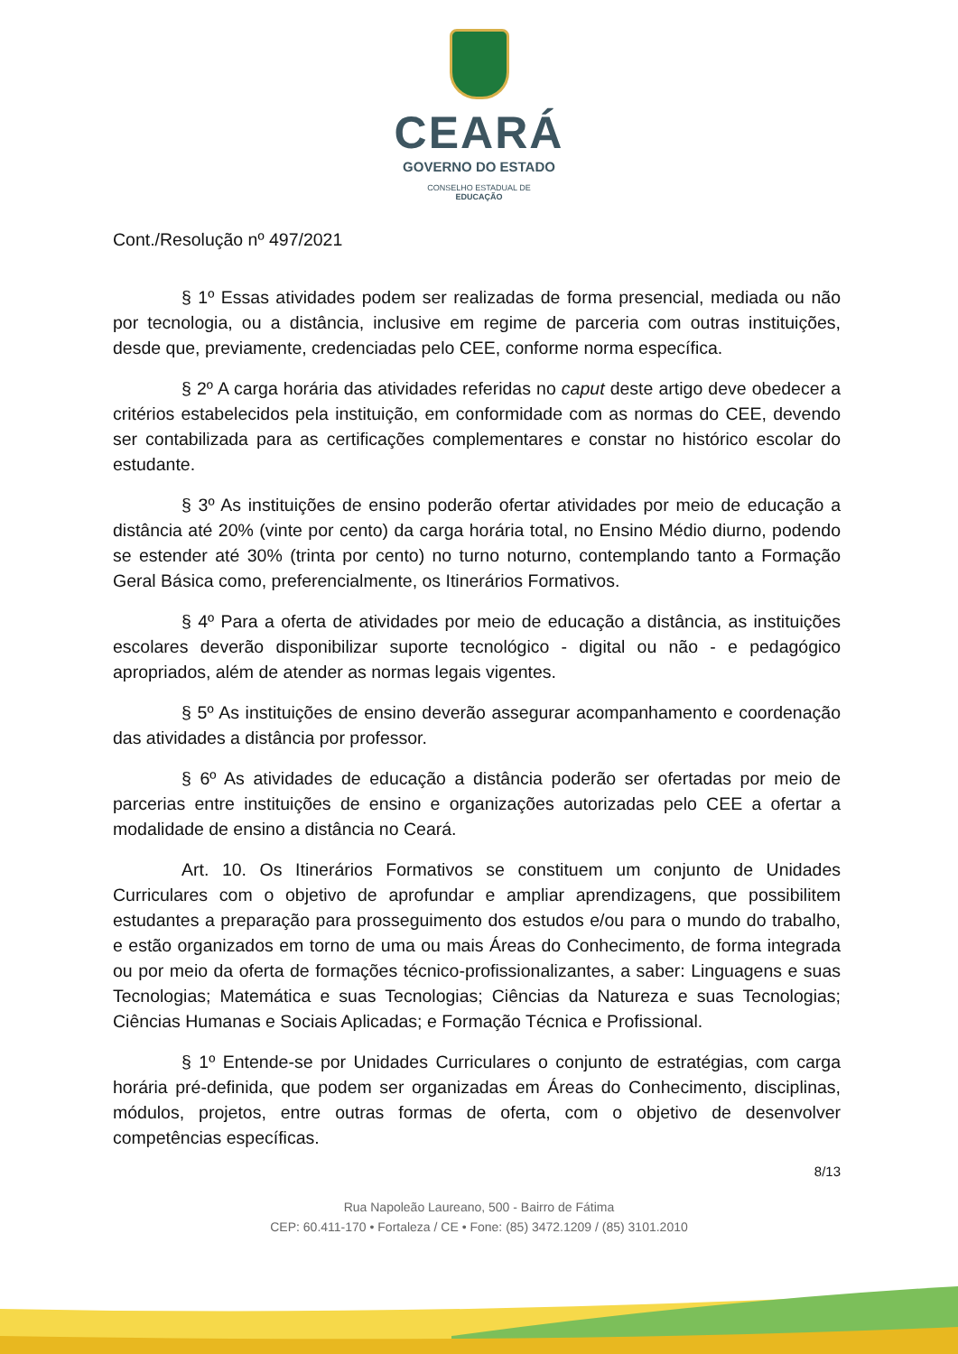CEARÁ
GOVERNO DO ESTADO
CONSELHO ESTADUAL DE
EDUCAÇÃO
Cont./Resolução nº 497/2021
§ 1º Essas atividades podem ser realizadas de forma presencial, mediada ou não por tecnologia, ou a distância, inclusive em regime de parceria com outras instituições, desde que, previamente, credenciadas pelo CEE, conforme norma específica.
§ 2º A carga horária das atividades referidas no caput deste artigo deve obedecer a critérios estabelecidos pela instituição, em conformidade com as normas do CEE, devendo ser contabilizada para as certificações complementares e constar no histórico escolar do estudante.
§ 3º As instituições de ensino poderão ofertar atividades por meio de educação a distância até 20% (vinte por cento) da carga horária total, no Ensino Médio diurno, podendo se estender até 30% (trinta por cento) no turno noturno, contemplando tanto a Formação Geral Básica como, preferencialmente, os Itinerários Formativos.
§ 4º Para a oferta de atividades por meio de educação a distância, as instituições escolares deverão disponibilizar suporte tecnológico - digital ou não - e pedagógico apropriados, além de atender as normas legais vigentes.
§ 5º As instituições de ensino deverão assegurar acompanhamento e coordenação das atividades a distância por professor.
§ 6º As atividades de educação a distância poderão ser ofertadas por meio de parcerias entre instituições de ensino e organizações autorizadas pelo CEE a ofertar a modalidade de ensino a distância no Ceará.
Art. 10. Os Itinerários Formativos se constituem um conjunto de Unidades Curriculares com o objetivo de aprofundar e ampliar aprendizagens, que possibilitem estudantes a preparação para prosseguimento dos estudos e/ou para o mundo do trabalho, e estão organizados em torno de uma ou mais Áreas do Conhecimento, de forma integrada ou por meio da oferta de formações técnico-profissionalizantes, a saber: Linguagens e suas Tecnologias; Matemática e suas Tecnologias; Ciências da Natureza e suas Tecnologias; Ciências Humanas e Sociais Aplicadas; e Formação Técnica e Profissional.
§ 1º Entende-se por Unidades Curriculares o conjunto de estratégias, com carga horária pré-definida, que podem ser organizadas em Áreas do Conhecimento, disciplinas, módulos, projetos, entre outras formas de oferta, com o objetivo de desenvolver competências específicas.
8/13
Rua Napoleão Laureano, 500 - Bairro de Fátima
CEP: 60.411-170 • Fortaleza / CE • Fone: (85) 3472.1209 / (85) 3101.2010